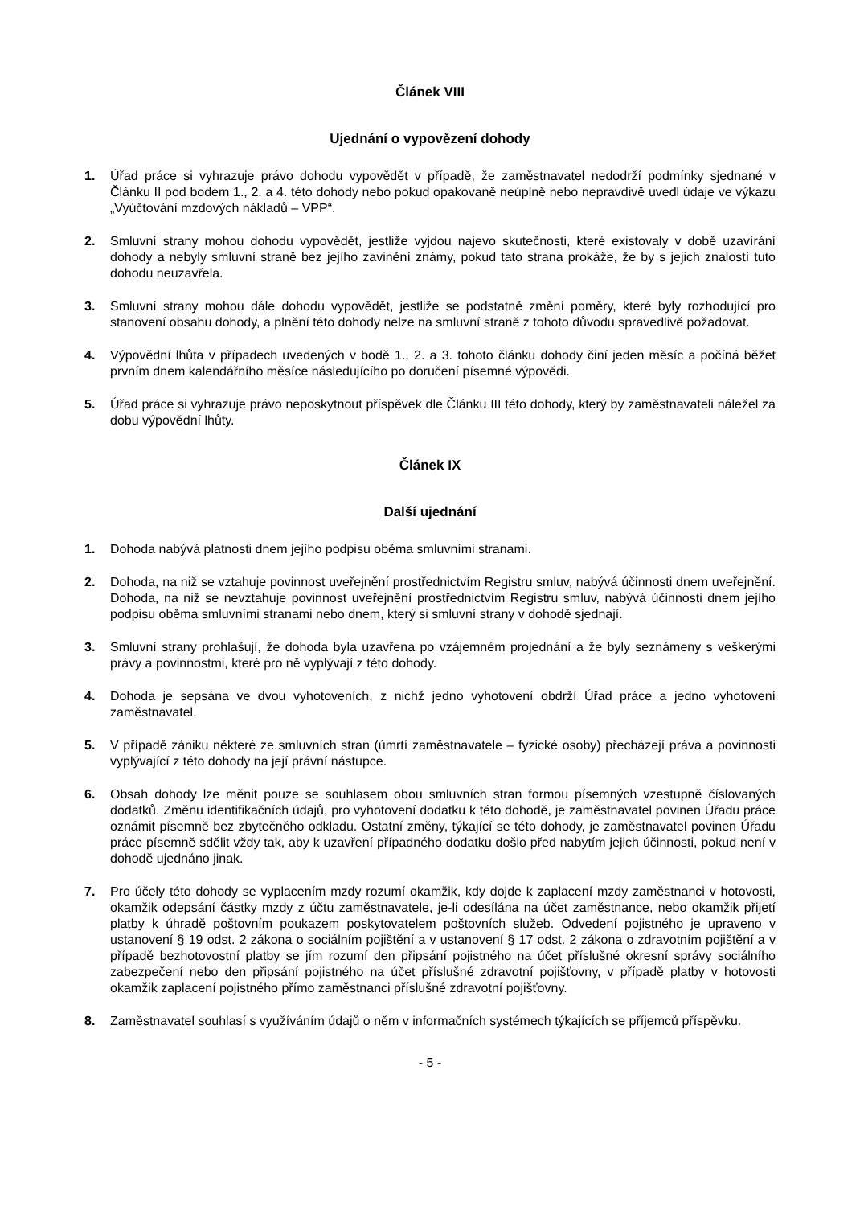Článek VIII
Ujednání o vypovězení dohody
1. Úřad práce si vyhrazuje právo dohodu vypovědět v případě, že zaměstnavatel nedodrží podmínky sjednané v Článku II pod bodem 1., 2. a 4. této dohody nebo pokud opakovaně neúplně nebo nepravdivě uvedl údaje ve výkazu „Vyúčtování mzdových nákladů – VPP“.
2. Smluvní strany mohou dohodu vypovědět, jestliže vyjdou najevo skutečnosti, které existovaly v době uzavírání dohody a nebyly smluvní straně bez jejího zavinění známy, pokud tato strana prokáže, že by s jejich znalostí tuto dohodu neuzavřela.
3. Smluvní strany mohou dále dohodu vypovědět, jestliže se podstatně změní poměry, které byly rozhodující pro stanovení obsahu dohody, a plnění této dohody nelze na smluvní straně z tohoto důvodu spravedlivě požadovat.
4. Výpovědní lhůta v případech uvedených v bodě 1., 2. a 3. tohoto článku dohody činí jeden měsíc a počíná běžet prvním dnem kalendářního měsíce následujícího po doručení písemné výpovědi.
5. Úřad práce si vyhrazuje právo neposkytnout příspěvek dle Článku III této dohody, který by zaměstnavateli náležel za dobu výpovědní lhůty.
Článek IX
Další ujednání
1. Dohoda nabývá platnosti dnem jejího podpisu oběma smluvními stranami.
2. Dohoda, na niž se vztahuje povinnost uveřejnění prostřednictvím Registru smluv, nabývá účinnosti dnem uveřejnění. Dohoda, na niž se nevztahuje povinnost uveřejnění prostřednictvím Registru smluv, nabývá účinnosti dnem jejího podpisu oběma smluvními stranami nebo dnem, který si smluvní strany v dohodě sjednají.
3. Smluvní strany prohlašují, že dohoda byla uzavřena po vzájemném projednání a že byly seznámeny s veškerými právy a povinnostmi, které pro ně vyplývají z této dohody.
4. Dohoda je sepsána ve dvou vyhotoveních, z nichž jedno vyhotovení obdrží Úřad práce a jedno vyhotovení zaměstnavatel.
5. V případě zániku některé ze smluvních stran (úmrtí zaměstnavatele – fyzické osoby) přecházejí práva a povinnosti vyplývající z této dohody na její právní nástupce.
6. Obsah dohody lze měnit pouze se souhlasem obou smluvních stran formou písemných vzestupně číslovaných dodatků. Změnu identifikačních údajů, pro vyhotovení dodatku k této dohodě, je zaměstnavatel povinen Úřadu práce oznámit písemně bez zbytečného odkladu. Ostatní změny, týkající se této dohody, je zaměstnavatel povinen Úřadu práce písemně sdělit vždy tak, aby k uzavření případného dodatku došlo před nabytím jejich účinnosti, pokud není v dohodě ujednáno jinak.
7. Pro účely této dohody se vyplacením mzdy rozumí okamžik, kdy dojde k zaplacení mzdy zaměstnanci v hotovosti, okamžik odepsání částky mzdy z účtu zaměstnavatele, je-li odesílána na účet zaměstnance, nebo okamžik přijetí platby k úhradě poštovním poukazem poskytovatelem poštovních služeb. Odvedení pojistného je upraveno v ustanovení § 19 odst. 2 zákona o sociálním pojištění a v ustanovení § 17 odst. 2 zákona o zdravotním pojištění a v případě bezhotovostní platby se jím rozumí den připsání pojistného na účet příslušné okresní správy sociálního zabezpečení nebo den připsání pojistného na účet příslušné zdravotní pojišťovny, v případě platby v hotovosti okamžik zaplacení pojistného přímo zaměstnanci příslušné zdravotní pojišťovny.
8. Zaměstnavatel souhlasí s využíváním údajů o něm v informačních systémech týkajících se příjemců příspěvku.
- 5 -